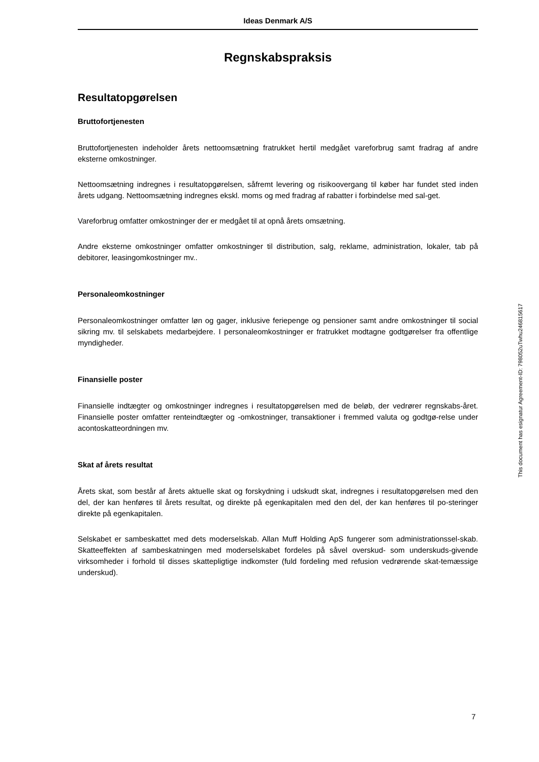Ideas Denmark A/S
Regnskabspraksis
Resultatopgørelsen
Bruttofortjenesten
Bruttofortjenesten indeholder årets nettoomsætning fratrukket hertil medgået vareforbrug samt fradrag af andre eksterne omkostninger.
Nettoomsætning indregnes i resultatopgørelsen, såfremt levering og risikoovergang til køber har fundet sted inden årets udgang. Nettoomsætning indregnes ekskl. moms og med fradrag af rabatter i forbindelse med sal-get.
Vareforbrug omfatter omkostninger der er medgået til at opnå årets omsætning.
Andre eksterne omkostninger omfatter omkostninger til distribution, salg, reklame, administration, lokaler, tab på debitorer, leasingomkostninger mv..
Personaleomkostninger
Personaleomkostninger omfatter løn og gager, inklusive feriepenge og pensioner samt andre omkostninger til social sikring mv. til selskabets medarbejdere. I personaleomkostninger er fratrukket modtagne godtgørelser fra offentlige myndigheder.
Finansielle poster
Finansielle indtægter og omkostninger indregnes i resultatopgørelsen med de beløb, der vedrører regnskabs-året. Finansielle poster omfatter renteindtægter og -omkostninger, transaktioner i fremmed valuta og godtgø-relse under acontoskatteordningen mv.
Skat af årets resultat
Årets skat, som består af årets aktuelle skat og forskydning i udskudt skat, indregnes i resultatopgørelsen med den del, der kan henføres til årets resultat, og direkte på egenkapitalen med den del, der kan henføres til po-steringer direkte på egenkapitalen.
Selskabet er sambeskattet med dets moderselskab. Allan Muff Holding ApS fungerer som administrationssel-skab. Skatteeffekten af sambeskatningen med moderselskabet fordeles på såvel overskud- som underskuds-givende virksomheder i forhold til disses skattepligtige indkomster (fuld fordeling med refusion vedrørende skat-temæssige underskud).
This document has esignatur Agreement-ID: 798052uTwhu24681561​7
7